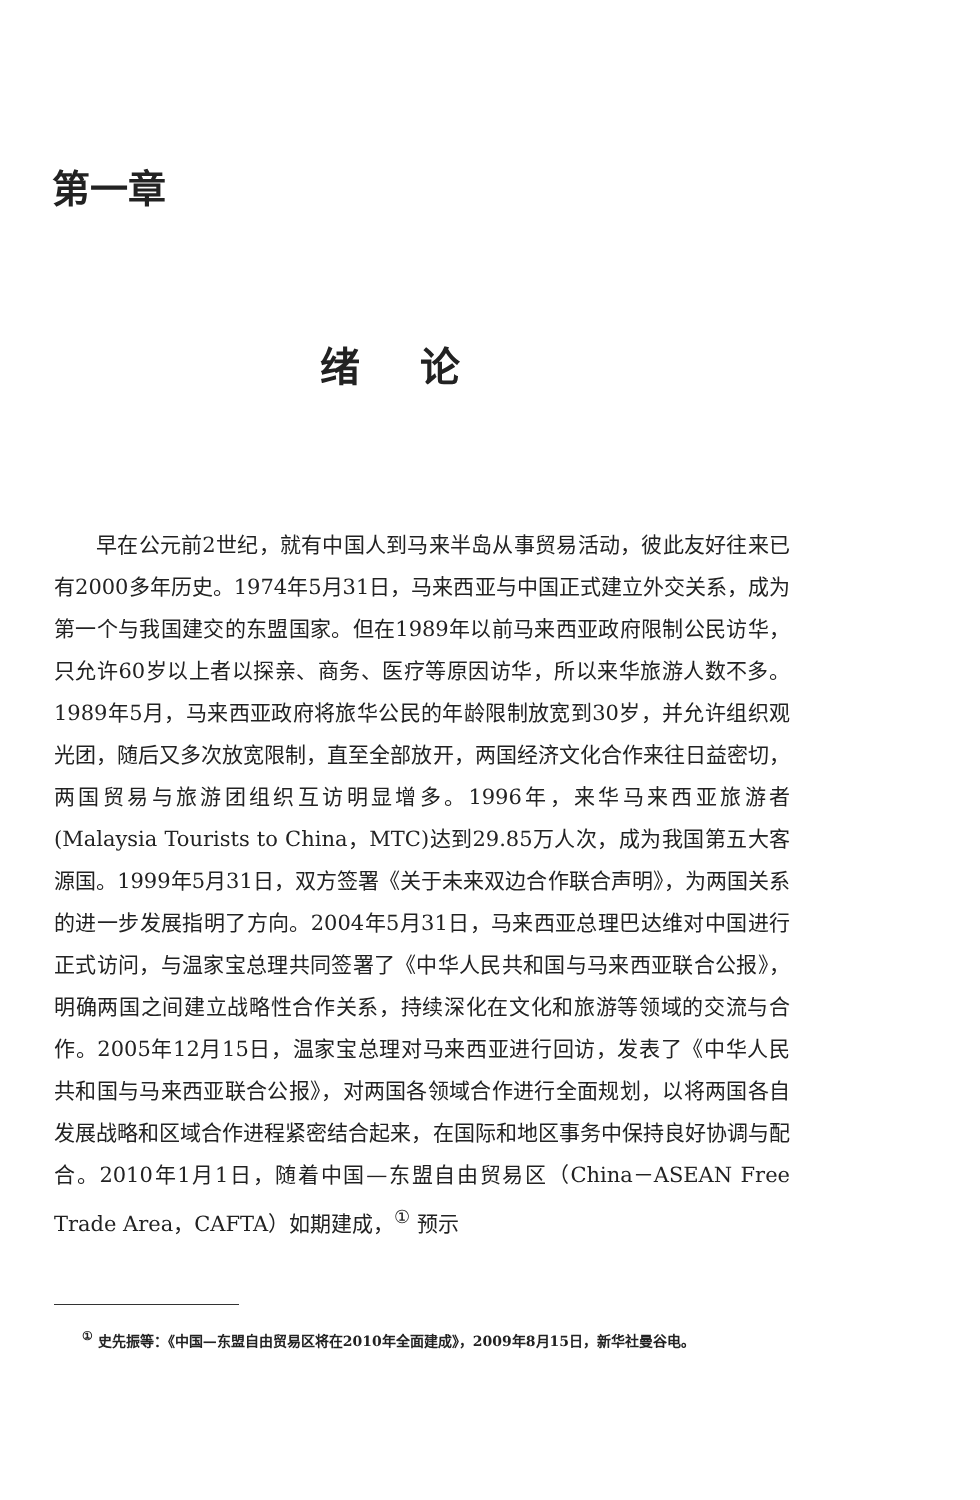第一章
绪论
早在公元前2世纪，就有中国人到马来半岛从事贸易活动，彼此友好往来已有2000多年历史。1974年5月31日，马来西亚与中国正式建立外交关系，成为第一个与我国建交的东盟国家。但在1989年以前马来西亚政府限制公民访华，只允许60岁以上者以探亲、商务、医疗等原因访华，所以来华旅游人数不多。1989年5月，马来西亚政府将旅华公民的年龄限制放宽到30岁，并允许组织观光团，随后又多次放宽限制，直至全部放开，两国经济文化合作来往日益密切，两国贸易与旅游团组织互访明显增多。1996年，来华马来西亚旅游者(Malaysia Tourists to China，MTC)达到29.85万人次，成为我国第五大客源国。1999年5月31日，双方签署《关于未来双边合作联合声明》，为两国关系的进一步发展指明了方向。2004年5月31日，马来西亚总理巴达维对中国进行正式访问，与温家宝总理共同签署了《中华人民共和国与马来西亚联合公报》，明确两国之间建立战略性合作关系，持续深化在文化和旅游等领域的交流与合作。2005年12月15日，温家宝总理对马来西亚进行回访，发表了《中华人民共和国与马来西亚联合公报》，对两国各领域合作进行全面规划，以将两国各自发展战略和区域合作进程紧密结合起来，在国际和地区事务中保持良好协调与配合。2010年1月1日，随着中国—东盟自由贸易区（China－ASEAN Free Trade Area，CAFTA）如期建成，<sup>①</sup> 预示
<sup>①</sup> 史先振等：《中国—东盟自由贸易区将在2010年全面建成》，2009年8月15日，新华社曼谷电。